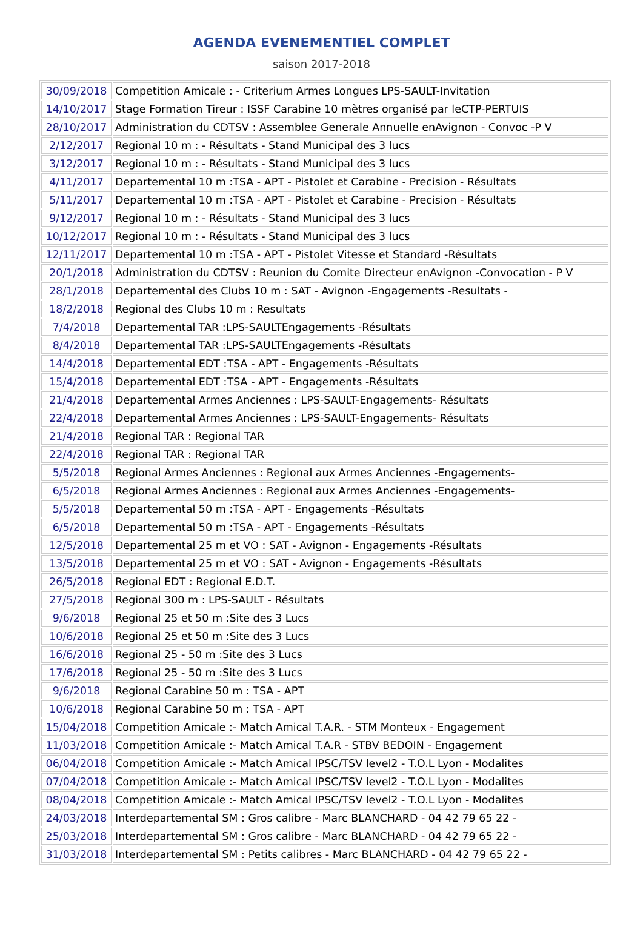AGENDA EVENEMENTIEL COMPLET
saison 2017-2018
| 30/09/2018 | Competition Amicale : - Criterium Armes Longues LPS-SAULT-Invitation |
| 14/10/2017 | Stage Formation Tireur : ISSF Carabine 10 mètres organisé par leCTP-PERTUIS |
| 28/10/2017 | Administration du CDTSV : Assemblee Generale Annuelle enAvignon - Convoc -P V |
| 2/12/2017 | Regional 10 m : - Résultats - Stand Municipal des 3 lucs |
| 3/12/2017 | Regional 10 m : - Résultats - Stand Municipal des 3 lucs |
| 4/11/2017 | Departemental 10 m :TSA - APT - Pistolet et Carabine - Precision - Résultats |
| 5/11/2017 | Departemental 10 m :TSA - APT - Pistolet et Carabine - Precision - Résultats |
| 9/12/2017 | Regional 10 m : - Résultats - Stand Municipal des 3 lucs |
| 10/12/2017 | Regional 10 m : - Résultats - Stand Municipal des 3 lucs |
| 12/11/2017 | Departemental 10 m :TSA - APT - Pistolet Vitesse et Standard -Résultats |
| 20/1/2018 | Administration du CDTSV : Reunion du Comite Directeur enAvignon -Convocation - P V |
| 28/1/2018 | Departemental des Clubs 10 m : SAT - Avignon -Engagements -Resultats - |
| 18/2/2018 | Regional des Clubs 10 m : Resultats |
| 7/4/2018 | Departemental TAR :LPS-SAULTEngagements -Résultats |
| 8/4/2018 | Departemental TAR :LPS-SAULTEngagements -Résultats |
| 14/4/2018 | Departemental EDT :TSA - APT - Engagements -Résultats |
| 15/4/2018 | Departemental EDT :TSA - APT - Engagements -Résultats |
| 21/4/2018 | Departemental Armes Anciennes : LPS-SAULT-Engagements- Résultats |
| 22/4/2018 | Departemental Armes Anciennes : LPS-SAULT-Engagements- Résultats |
| 21/4/2018 | Regional TAR : Regional TAR |
| 22/4/2018 | Regional TAR : Regional TAR |
| 5/5/2018 | Regional Armes Anciennes : Regional aux Armes Anciennes -Engagements- |
| 6/5/2018 | Regional Armes Anciennes : Regional aux Armes Anciennes -Engagements- |
| 5/5/2018 | Departemental 50 m :TSA - APT - Engagements -Résultats |
| 6/5/2018 | Departemental 50 m :TSA - APT - Engagements -Résultats |
| 12/5/2018 | Departemental 25 m et VO : SAT - Avignon - Engagements -Résultats |
| 13/5/2018 | Departemental 25 m et VO : SAT - Avignon - Engagements -Résultats |
| 26/5/2018 | Regional EDT : Regional E.D.T. |
| 27/5/2018 | Regional 300 m : LPS-SAULT - Résultats |
| 9/6/2018 | Regional 25 et 50 m :Site des 3 Lucs |
| 10/6/2018 | Regional 25 et 50 m :Site des 3 Lucs |
| 16/6/2018 | Regional 25 - 50 m :Site des 3 Lucs |
| 17/6/2018 | Regional 25 - 50 m :Site des 3 Lucs |
| 9/6/2018 | Regional Carabine 50 m : TSA - APT |
| 10/6/2018 | Regional Carabine 50 m : TSA - APT |
| 15/04/2018 | Competition Amicale :- Match Amical T.A.R. - STM Monteux - Engagement |
| 11/03/2018 | Competition Amicale :- Match Amical T.A.R - STBV BEDOIN - Engagement |
| 06/04/2018 | Competition Amicale :- Match Amical IPSC/TSV level2 - T.O.L Lyon - Modalites |
| 07/04/2018 | Competition Amicale :- Match Amical IPSC/TSV level2 - T.O.L Lyon - Modalites |
| 08/04/2018 | Competition Amicale :- Match Amical IPSC/TSV level2 - T.O.L Lyon - Modalites |
| 24/03/2018 | Interdepartemental SM : Gros calibre - Marc BLANCHARD - 04 42 79 65 22 - |
| 25/03/2018 | Interdepartemental SM : Gros calibre - Marc BLANCHARD - 04 42 79 65 22 - |
| 31/03/2018 | Interdepartemental SM : Petits calibres - Marc BLANCHARD - 04 42 79 65 22 - |